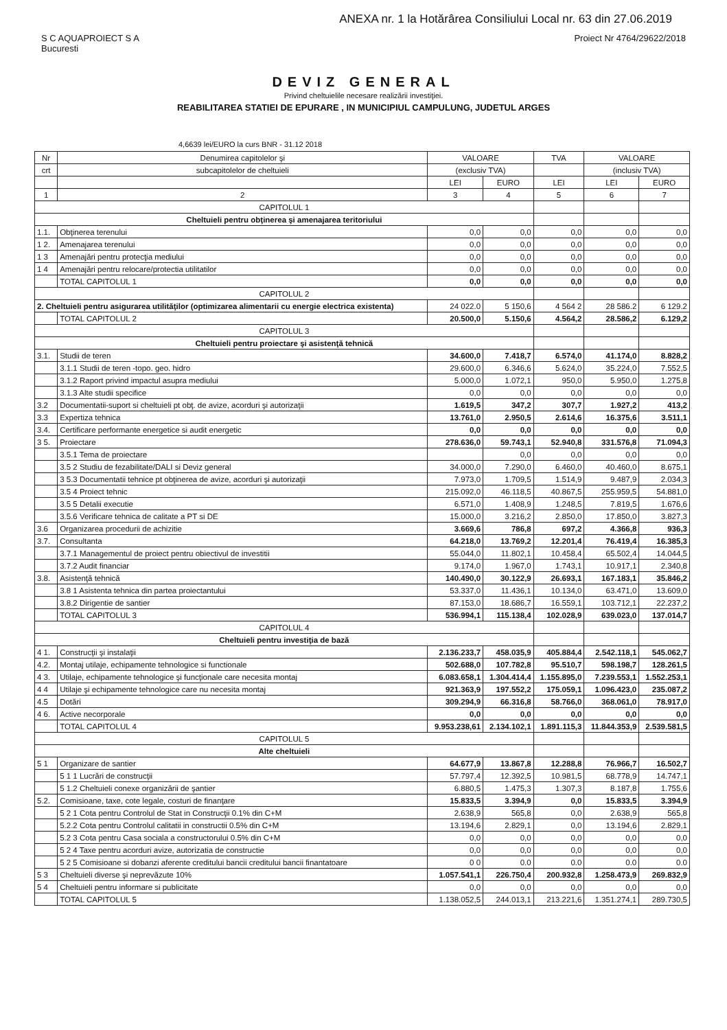ANEXA nr. 1 la Hotărârea Consiliului Local nr. 63 din 27.06.2019
S C AQUAPROIECT S A
Bucuresti
Proiect Nr 4764/29622/2018
DEVIZ GENERAL
Privind cheltuielile necesare realizării investiţiei.
REABILITAREA STATIEI DE EPURARE , IN MUNICIPIUL CAMPULUNG, JUDETUL ARGES
4,6639 lei/EURO la curs BNR - 31.12 2018
| Nr | Denumirea capitolelor şi | VALOARE | | TVA | VALOARE | |
| --- | --- | --- | --- | --- | --- | --- |
| crt | subcapitolelor de cheltuieli | (exclusiv TVA) | | | (inclusiv TVA) | |
| | | LEI | EURO | LEI | LEI | EURO |
| 1 | 2 | 3 | 4 | 5 | 6 | 7 |
| CAPITOLUL 1 | | | | | | |
| Cheltuieli pentru obţinerea şi amenajarea teritoriului | | | | | | |
| 1.1. | Obţinerea terenului | 0,0 | 0,0 | 0,0 | 0,0 | 0,0 |
| 1 2. | Amenajarea terenului | 0,0 | 0,0 | 0,0 | 0,0 | 0,0 |
| 1 3 | Amenajări pentru protecţia mediului | 0,0 | 0,0 | 0,0 | 0,0 | 0,0 |
| 1 4 | Amenajări pentru relocare/protectia utilitatilor | 0,0 | 0,0 | 0,0 | 0,0 | 0,0 |
| | TOTAL CAPITOLUL 1 | 0,0 | 0,0 | 0,0 | 0,0 | 0,0 |
| CAPITOLUL 2 | | | | | | |
| 2. Cheltuieli pentru asigurarea utilităţilor (optimizarea alimentarii cu energie electrica existenta) | | 24 022.0 | 5 150,6 | 4 564 2 | 28 586.2 | 6 129.2 |
| | TOTAL CAPITOLUL 2 | 20.500,0 | 5.150,6 | 4.564,2 | 28.586,2 | 6.129,2 |
| CAPITOLUL 3 | | | | | | |
| Cheltuieli pentru proiectare şi asistenţă tehnică | | | | | | |
| 3.1. | Studii de teren | 34.600,0 | 7.418,7 | 6.574,0 | 41.174,0 | 8.828,2 |
| | 3.1.1 Studii de teren -topo. geo. hidro | 29.600,0 | 6.346,6 | 5.624,0 | 35.224,0 | 7.552,5 |
| | 3.1.2 Raport privind impactul asupra mediului | 5.000,0 | 1.072,1 | 950,0 | 5.950,0 | 1.275,8 |
| | 3.1.3 Alte studii specifice | 0,0 | 0,0 | 0,0 | 0,0 | 0,0 |
| 3.2 | Documentatii-suport si cheltuieli pt obţ. de avize, acorduri şi autorizaţii | 1.619,5 | 347,2 | 307,7 | 1.927,2 | 413,2 |
| 3.3 | Expertiza tehnica | 13.761,0 | 2.950,5 | 2.614,6 | 16.375,6 | 3.511,1 |
| 3.4. | Certificare performante energetice si audit energetic | 0,0 | 0,0 | 0,0 | 0,0 | 0,0 |
| 3 5. | Proiectare | 278.636,0 | 59.743,1 | 52.940,8 | 331.576,8 | 71.094,3 |
| | 3.5.1 Tema de proiectare | | 0,0 | 0,0 | 0,0 | 0,0 |
| | 3.5 2 Studiu de fezabilitate/DALI si Deviz general | 34.000,0 | 7.290,0 | 6.460,0 | 40.460,0 | 8.675,1 |
| | 3 5.3 Documentatii tehnice pt obţinerea de avize, acorduri şi autorizaţii | 7.973,0 | 1.709,5 | 1.514,9 | 9.487,9 | 2.034,3 |
| | 3.5 4 Proiect tehnic | 215.092,0 | 46.118,5 | 40.867,5 | 255.959,5 | 54.881,0 |
| | 3.5 5 Detalii executie | 6.571,0 | 1.408,9 | 1.248,5 | 7.819,5 | 1.676,6 |
| | 3.5.6 Verificare tehnica de calitate a PT si DE | 15.000,0 | 3.216,2 | 2.850,0 | 17.850,0 | 3.827,3 |
| 3.6 | Organizarea procedurii de achizitie | 3.669,6 | 786,8 | 697,2 | 4.366,8 | 936,3 |
| 3.7. | Consultanta | 64.218,0 | 13.769,2 | 12.201,4 | 76.419,4 | 16.385,3 |
| | 3.7.1 Managementul de proiect pentru obiectivul de investitii | 55.044,0 | 11.802,1 | 10.458,4 | 65.502,4 | 14.044,5 |
| | 3.7.2 Audit financiar | 9.174,0 | 1.967,0 | 1.743,1 | 10.917,1 | 2.340,8 |
| 3.8. | Asistenţă tehnică | 140.490,0 | 30.122,9 | 26.693,1 | 167.183,1 | 35.846,2 |
| | 3.8 1 Asistenta tehnica din partea proiectantului | 53.337,0 | 11.436,1 | 10.134,0 | 63.471,0 | 13.609,0 |
| | 3.8.2 Dirigentie de santier | 87.153,0 | 18.686,7 | 16.559,1 | 103.712,1 | 22.237,2 |
| | TOTAL CAPITOLUL 3 | 536.994,1 | 115.138,4 | 102.028,9 | 639.023,0 | 137.014,7 |
| CAPITOLUL 4 | | | | | | |
| Cheltuieli pentru investiţia de bază | | | | | | |
| 4 1. | Construcţii şi instalaţii | 2.136.233,7 | 458.035,9 | 405.884,4 | 2.542.118,1 | 545.062,7 |
| 4.2. | Montaj utilaje, echipamente tehnologice si functionale | 502.688,0 | 107.782,8 | 95.510,7 | 598.198,7 | 128.261,5 |
| 4 3. | Utilaje, echipamente tehnologice şi funcţionale care necesita montaj | 6.083.658,1 | 1.304.414,4 | 1.155.895,0 | 7.239.553,1 | 1.552.253,1 |
| 4 4 | Utilaje şi echipamente tehnologice care nu necesita montaj | 921.363,9 | 197.552,2 | 175.059,1 | 1.096.423,0 | 235.087,2 |
| 4.5 | Dotări | 309.294,9 | 66.316,8 | 58.766,0 | 368.061,0 | 78.917,0 |
| 4 6. | Active necorporale | 0,0 | 0,0 | 0,0 | 0,0 | 0,0 |
| | TOTAL CAPITOLUL 4 | 9.953.238,61 | 2.134.102,1 | 1.891.115,3 | 11.844.353,9 | 2.539.581,5 |
| CAPITOLUL 5 | | | | | | |
| Alte cheltuieli | | | | | | |
| 5 1 | Organizare de santier | 64.677,9 | 13.867,8 | 12.288,8 | 76.966,7 | 16.502,7 |
| | 5 1 1 Lucrări de construcţii | 57.797,4 | 12.392,5 | 10.981,5 | 68.778,9 | 14.747,1 |
| | 5 1.2 Cheltuieli conexe organizării de şantier | 6.880,5 | 1.475,3 | 1.307,3 | 8.187,8 | 1.755,6 |
| 5.2. | Comisioane, taxe, cote legale, costuri de finanţare | 15.833,5 | 3.394,9 | 0,0 | 15.833,5 | 3.394,9 |
| | 5 2 1 Cota pentru Controlul de Stat in Construcţii 0.1% din C+M | 2.638,9 | 565,8 | 0,0 | 2.638,9 | 565,8 |
| | 5.2.2 Cota pentru Controlul calitatii in constructii 0.5% din C+M | 13.194,6 | 2.829,1 | 0,0 | 13.194,6 | 2.829,1 |
| | 5.2 3 Cota pentru Casa sociala a constructorului 0.5% din C+M | 0,0 | 0,0 | 0,0 | 0,0 | 0,0 |
| | 5 2 4 Taxe pentru acorduri avize, autorizatia de constructie | 0,0 | 0,0 | 0,0 | 0,0 | 0,0 |
| | 5 2 5 Comisioane si dobanzi aferente creditului bancii creditului bancii finantatoare | 0 0 | 0.0 | 0.0 | 0.0 | 0.0 |
| 5 3 | Cheltuieli diverse şi neprevăzute 10% | 1.057.541,1 | 226.750,4 | 200.932,8 | 1.258.473,9 | 269.832,9 |
| 5 4 | Cheltuieli pentru informare si publicitate | 0,0 | 0,0 | 0,0 | 0,0 | 0,0 |
| | TOTAL CAPITOLUL 5 | 1.138.052,5 | 244.013,1 | 213.221,6 | 1.351.274,1 | 289.730,5 |